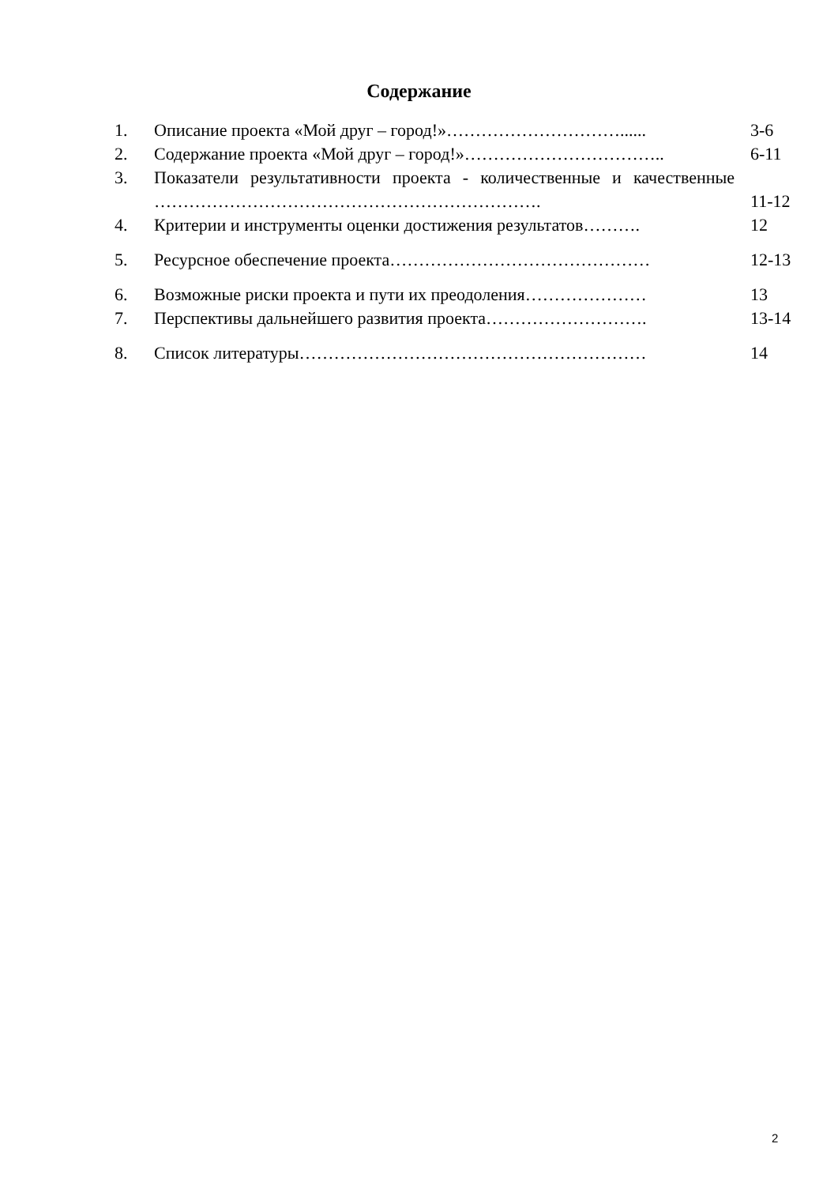Содержание
| 1. | Описание проекта «Мой друг – город!»…………………………...... | 3-6 |
| 2. | Содержание проекта «Мой друг – город!»…………………………….. | 6-11 |
| 3. | Показатели результативности проекта - количественные и качественные …………………………………………………………. | 11-12 |
| 4. | Критерии и инструменты оценки достижения результатов………. | 12 |
| 5. | Ресурсное обеспечение проекта……………………………………… | 12-13 |
| 6. | Возможные риски проекта и пути их преодоления………………… | 13 |
| 7. | Перспективы дальнейшего развития проекта………………………. | 13-14 |
| 8. | Список литературы…………………………………………………… | 14 |
2